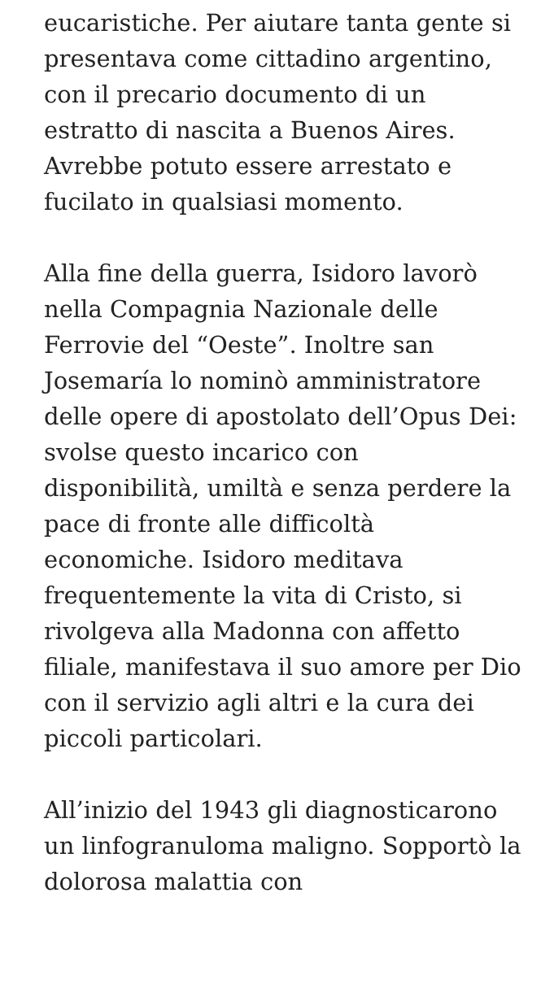eucaristiche. Per aiutare tanta gente si presentava come cittadino argentino, con il precario documento di un estratto di nascita a Buenos Aires. Avrebbe potuto essere arrestato e fucilato in qualsiasi momento.
Alla fine della guerra, Isidoro lavorò nella Compagnia Nazionale delle Ferrovie del “Oeste”. Inoltre san Josemaría lo nominò amministratore delle opere di apostolato dell’Opus Dei: svolse questo incarico con disponibilità, umiltà e senza perdere la pace di fronte alle difficoltà economiche. Isidoro meditava frequentemente la vita di Cristo, si rivolgeva alla Madonna con affetto filiale, manifestava il suo amore per Dio con il servizio agli altri e la cura dei piccoli particolari.
All’inizio del 1943 gli diagnosticarono un linfogranuloma maligno. Sopportò la dolorosa malattia con